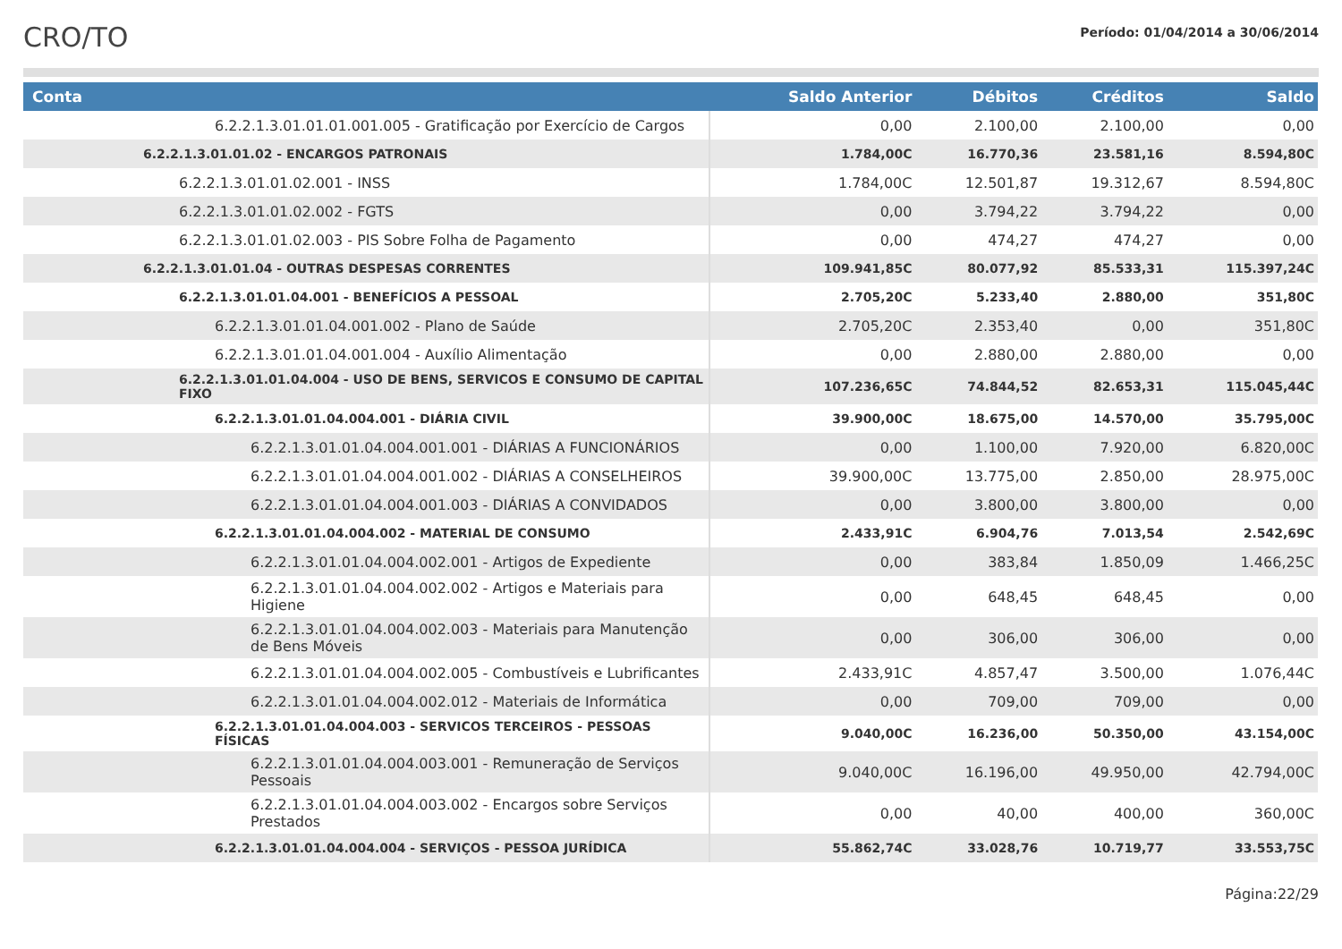CRO/TO
Período: 01/04/2014 a 30/06/2014
| Conta | Saldo Anterior | Débitos | Créditos | Saldo |
| --- | --- | --- | --- | --- |
| 6.2.2.1.3.01.01.01.001.005 - Gratificação por Exercício de Cargos | 0,00 | 2.100,00 | 2.100,00 | 0,00 |
| 6.2.2.1.3.01.01.02 - ENCARGOS PATRONAIS | 1.784,00C | 16.770,36 | 23.581,16 | 8.594,80C |
| 6.2.2.1.3.01.01.02.001 - INSS | 1.784,00C | 12.501,87 | 19.312,67 | 8.594,80C |
| 6.2.2.1.3.01.01.02.002 - FGTS | 0,00 | 3.794,22 | 3.794,22 | 0,00 |
| 6.2.2.1.3.01.01.02.003 - PIS Sobre Folha de Pagamento | 0,00 | 474,27 | 474,27 | 0,00 |
| 6.2.2.1.3.01.01.04 - OUTRAS DESPESAS CORRENTES | 109.941,85C | 80.077,92 | 85.533,31 | 115.397,24C |
| 6.2.2.1.3.01.01.04.001 - BENEFÍCIOS A PESSOAL | 2.705,20C | 5.233,40 | 2.880,00 | 351,80C |
| 6.2.2.1.3.01.01.04.001.002 - Plano de Saúde | 2.705,20C | 2.353,40 | 0,00 | 351,80C |
| 6.2.2.1.3.01.01.04.001.004 - Auxílio Alimentação | 0,00 | 2.880,00 | 2.880,00 | 0,00 |
| 6.2.2.1.3.01.01.04.004 - USO DE BENS, SERVICOS E CONSUMO DE CAPITAL FIXO | 107.236,65C | 74.844,52 | 82.653,31 | 115.045,44C |
| 6.2.2.1.3.01.01.04.004.001 - DIÁRIA CIVIL | 39.900,00C | 18.675,00 | 14.570,00 | 35.795,00C |
| 6.2.2.1.3.01.01.04.004.001.001 - DIÁRIAS A FUNCIONÁRIOS | 0,00 | 1.100,00 | 7.920,00 | 6.820,00C |
| 6.2.2.1.3.01.01.04.004.001.002 - DIÁRIAS A CONSELHEIROS | 39.900,00C | 13.775,00 | 2.850,00 | 28.975,00C |
| 6.2.2.1.3.01.01.04.004.001.003 - DIÁRIAS A CONVIDADOS | 0,00 | 3.800,00 | 3.800,00 | 0,00 |
| 6.2.2.1.3.01.01.04.004.002 - MATERIAL DE CONSUMO | 2.433,91C | 6.904,76 | 7.013,54 | 2.542,69C |
| 6.2.2.1.3.01.01.04.004.002.001 - Artigos de Expediente | 0,00 | 383,84 | 1.850,09 | 1.466,25C |
| 6.2.2.1.3.01.01.04.004.002.002 - Artigos e Materiais para Higiene | 0,00 | 648,45 | 648,45 | 0,00 |
| 6.2.2.1.3.01.01.04.004.002.003 - Materiais para Manutenção de Bens Móveis | 0,00 | 306,00 | 306,00 | 0,00 |
| 6.2.2.1.3.01.01.04.004.002.005 - Combustíveis e Lubrificantes | 2.433,91C | 4.857,47 | 3.500,00 | 1.076,44C |
| 6.2.2.1.3.01.01.04.004.002.012 - Materiais de Informática | 0,00 | 709,00 | 709,00 | 0,00 |
| 6.2.2.1.3.01.01.04.004.003 - SERVICOS TERCEIROS - PESSOAS FÍSICAS | 9.040,00C | 16.236,00 | 50.350,00 | 43.154,00C |
| 6.2.2.1.3.01.01.04.004.003.001 - Remuneração de Serviços Pessoais | 9.040,00C | 16.196,00 | 49.950,00 | 42.794,00C |
| 6.2.2.1.3.01.01.04.004.003.002 - Encargos sobre Serviços Prestados | 0,00 | 40,00 | 400,00 | 360,00C |
| 6.2.2.1.3.01.01.04.004.004 - SERVIÇOS - PESSOA JURÍDICA | 55.862,74C | 33.028,76 | 10.719,77 | 33.553,75C |
Página:22/29